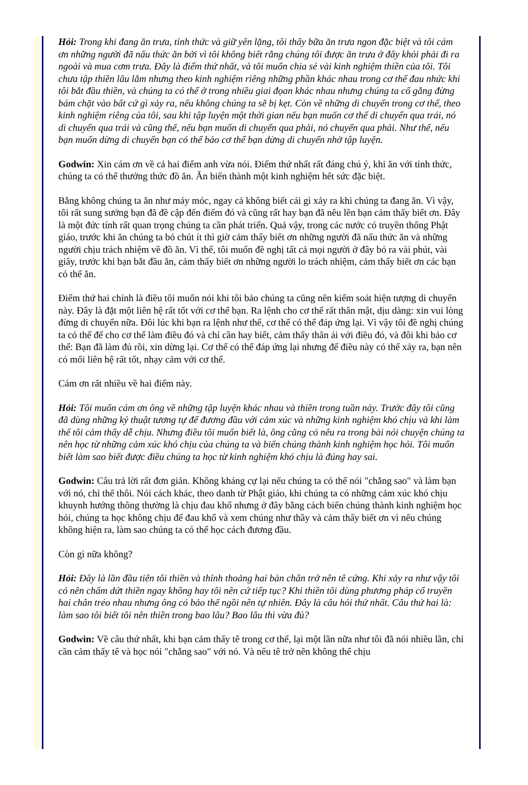Hỏi: Trong khi đang ăn trưa, tỉnh thức và giữ yên lặng, tôi thấy bữa ăn trưa ngon đặc biệt và tôi cám ơn những người đã nấu thức ăn bởi vì tôi không biết rằng chúng tôi được ăn trưa ở đây khỏi phải đi ra ngoài và mua cơm trưa. Đây là điểm thứ nhất, và tôi muốn chia sẻ vài kinh nghiệm thiền của tôi. Tôi chưa tập thiền lâu lắm nhưng theo kinh nghiệm riêng những phần khác nhau trong cơ thể đau nhức khi tôi bắt đầu thiền, và chúng ta có thể ở trong nhiều giai đọan khác nhau nhưng chúng ta cố gắng đừng bám chặt vào bất cứ gì xảy ra, nếu không chúng ta sẽ bị kẹt. Còn về những di chuyển trong cơ thể, theo kinh nghiệm riêng của tôi, sau khi tập luyện một thời gian nếu bạn muốn cơ thể di chuyển qua trái, nó di chuyển qua trái và cũng thế, nếu bạn muốn di chuyển qua phải, nó chuyển qua phải. Như thế, nếu bạn muốn dừng di chuyển bạn có thể bảo cơ thể bạn dừng di chuyển nhờ tập luyện.
Godwin: Xin cám ơn về cả hai điểm anh vừa nói. Điểm thứ nhất rất đáng chú ý, khi ăn với tỉnh thức, chúng ta có thể thưởng thức đồ ăn. Ăn biến thành một kinh nghiệm hết sức đặc biệt.
Bằng không chúng ta ăn như máy móc, ngay cả không biết cái gì xảy ra khi chúng ta đang ăn. Vì vậy, tôi rất sung sướng bạn đã đề cập đến điểm đó và cũng rất hay bạn đã nêu lên bạn cảm thấy biết ơn. Đây là một đức tính rất quan trọng chúng ta cần phát triển. Quả vậy, trong các nước có truyền thống Phật giáo, trước khi ăn chúng ta bỏ chút ít thì giờ cảm thấy biết ơn những người đã nấu thức ăn và những người chịu trách nhiệm về đồ ăn. Vì thế, tôi muốn đề nghị tất cả mọi người ở đây bỏ ra vài phút, vài giây, trước khi bạn bắt đầu ăn, cảm thấy biết ơn những người lo trách nhiệm, cảm thấy biết ơn các bạn có thể ăn.
Điểm thứ hai chính là điều tôi muốn nói khi tôi bảo chúng ta cũng nên kiểm soát hiện tượng di chuyển này. Đây là đặt một liên hệ rất tốt với cơ thể bạn. Ra lệnh cho cơ thể rất thân mật, dịu dàng: xin vui lòng đừng di chuyển nữa. Đôi lúc khi bạn ra lệnh như thế, cơ thể có thể đáp ứng lại. Vì vậy tôi đề nghị chúng ta có thể để cho cơ thể làm điều đó và chỉ cần hay biết, cảm thấy thân ái với điều đó, và đôi khi bảo cơ thể: Bạn đã làm đủ rồi, xin dừng lại. Cơ thể có thể đáp ứng lại nhưng để điều này có thể xảy ra, bạn nên có mối liên hệ rất tốt, nhạy cảm với cơ thể.
Cám ơn rất nhiều về hai điểm này.
Hỏi: Tôi muốn cám ơn ông về những tập luyện khác nhau và thiền trong tuần này. Trước đây tôi cũng đã dùng những kỷ thuật tương tự để đương đầu với cảm xúc và những kinh nghiệm khó chịu và khi làm thế tôi cảm thấy dễ chịu. Nhưng điều tôi muốn biết là, ông cũng có nêu ra trong bài nói chuyện chúng ta nên học từ những cảm xúc khó chịu của chúng ta và biến chúng thành kinh nghiệm học hỏi. Tôi muốn biết làm sao biết được điều chúng ta học từ kinh nghiệm khó chịu là đúng hay sai.
Godwin: Câu trả lời rất đơn giản. Không kháng cự lại nếu chúng ta có thể nói "chẳng sao" và làm bạn với nó, chỉ thế thôi. Nói cách khác, theo danh từ Phật giáo, khi chúng ta có những cảm xúc khó chịu khuynh hướng thông thường là chịu đau khổ nhưng ở đây bằng cách biến chúng thành kinh nghiệm học hỏi, chúng ta học không chịu để đau khổ và xem chúng như thầy và cảm thấy biết ơn vì nếu chúng không hiện ra, làm sao chúng ta có thể học cách đương đầu.
Còn gì nữa không?
Hỏi: Đây là lần đầu tiên tôi thiền và thỉnh thoảng hai bàn chân trở nên tê cứng. Khi xảy ra như vậy tôi có nên chấm dứt thiền ngay không hay tôi nên cứ tiếp tục? Khi thiền tôi dùng phương pháp cổ truyền hai chân tréo nhau nhưng ông có bảo thế ngồi nên tự nhiên. Đây là câu hỏi thứ nhất. Câu thứ hai là: làm sao tôi biết tôi nên thiền trong bao lâu? Bao lâu thì vừa đủ?
Godwin: Về câu thứ nhất, khi bạn cảm thấy tê trong cơ thể, lại một lần nữa như tôi đã nói nhiều lần, chỉ cần cảm thấy tê và học nói "chẳng sao" với nó. Và nếu tê trở nên không thể chịu